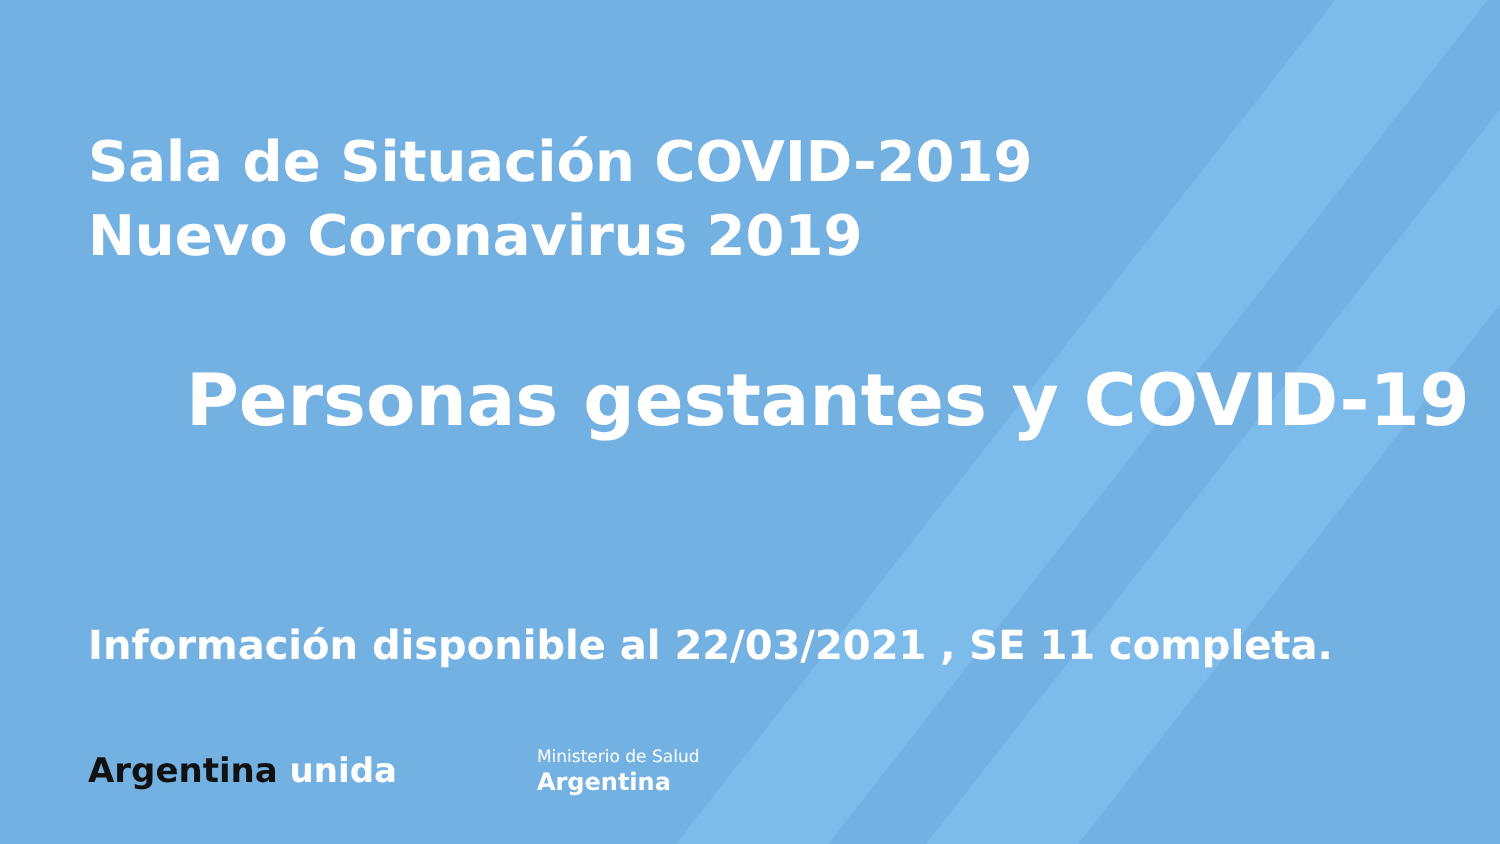Sala de Situación COVID-2019
Nuevo Coronavirus 2019
Personas gestantes y COVID-19
Información disponible al 22/03/2021 , SE 11 completa.
Argentina unida
Ministerio de Salud
Argentina